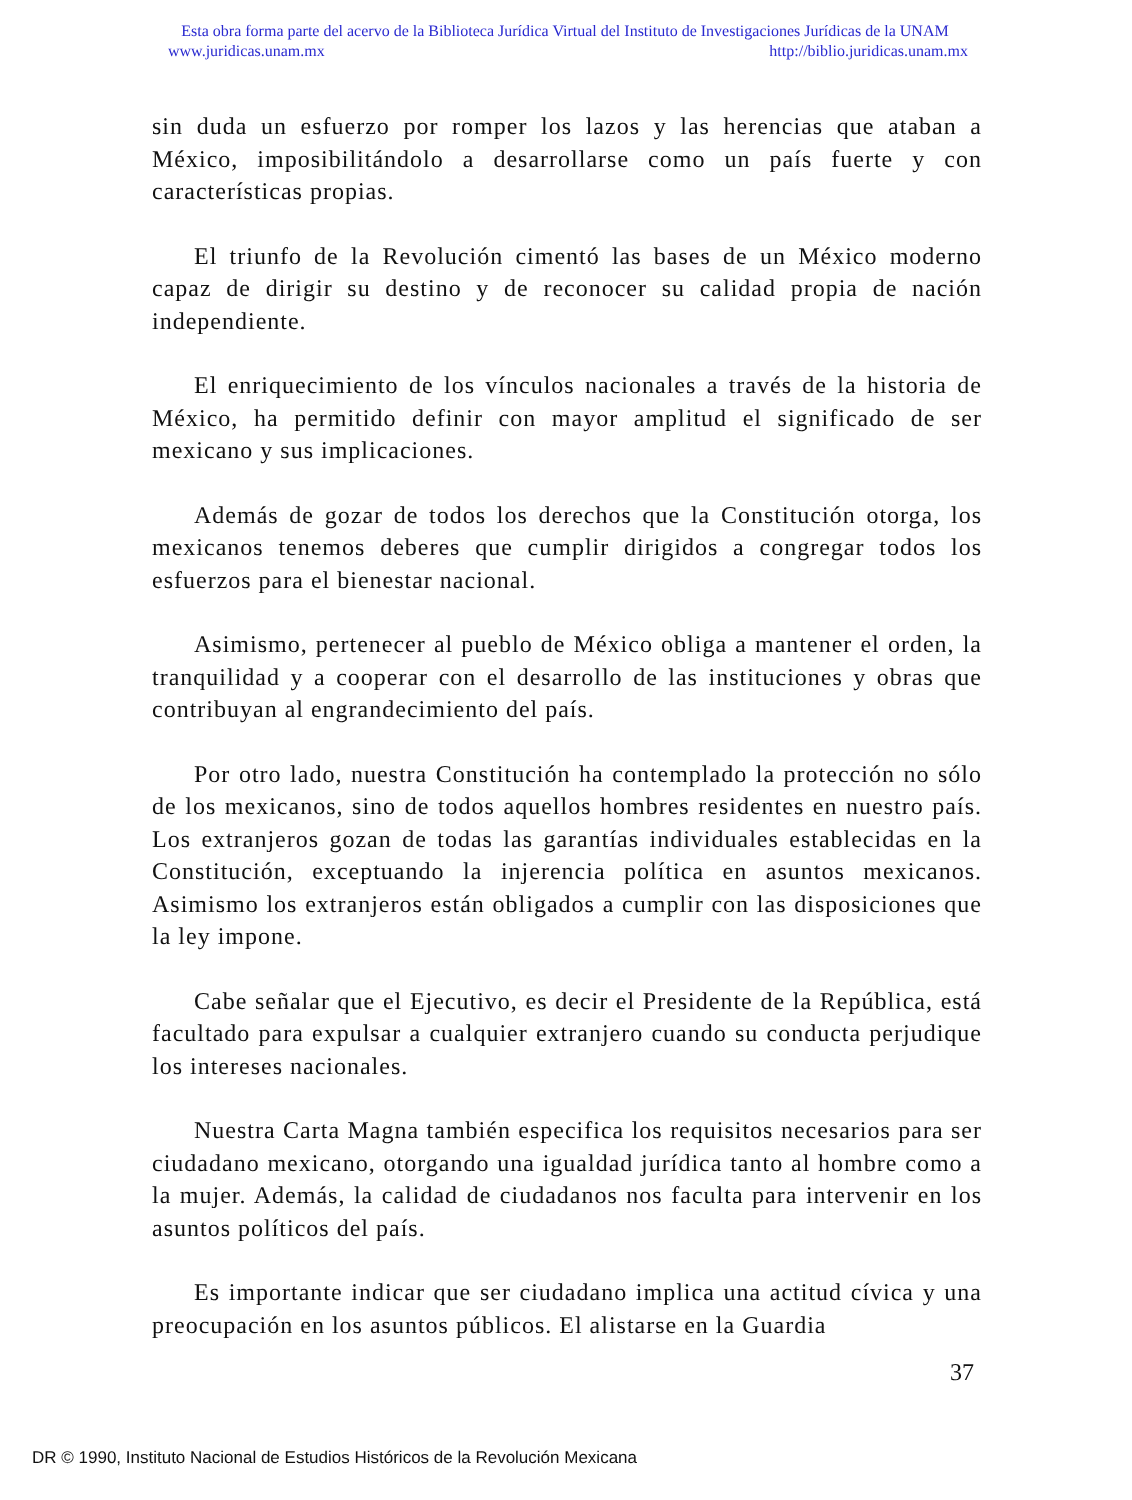Esta obra forma parte del acervo de la Biblioteca Jurídica Virtual del Instituto de Investigaciones Jurídicas de la UNAM
www.juridicas.unam.mx http://biblio.juridicas.unam.mx
sin duda un esfuerzo por romper los lazos y las herencias que ataban a México, imposibilitándolo a desarrollarse como un país fuerte y con características propias.
El triunfo de la Revolución cimentó las bases de un México moderno capaz de dirigir su destino y de reconocer su calidad propia de nación independiente.
El enriquecimiento de los vínculos nacionales a través de la historia de México, ha permitido definir con mayor amplitud el significado de ser mexicano y sus implicaciones.
Además de gozar de todos los derechos que la Constitución otorga, los mexicanos tenemos deberes que cumplir dirigidos a congregar todos los esfuerzos para el bienestar nacional.
Asimismo, pertenecer al pueblo de México obliga a mantener el orden, la tranquilidad y a cooperar con el desarrollo de las instituciones y obras que contribuyan al engrandecimiento del país.
Por otro lado, nuestra Constitución ha contemplado la protección no sólo de los mexicanos, sino de todos aquellos hombres residentes en nuestro país. Los extranjeros gozan de todas las garantías individuales establecidas en la Constitución, exceptuando la injerencia política en asuntos mexicanos. Asimismo los extranjeros están obligados a cumplir con las disposiciones que la ley impone.
Cabe señalar que el Ejecutivo, es decir el Presidente de la República, está facultado para expulsar a cualquier extranjero cuando su conducta perjudique los intereses nacionales.
Nuestra Carta Magna también especifica los requisitos necesarios para ser ciudadano mexicano, otorgando una igualdad jurídica tanto al hombre como a la mujer. Además, la calidad de ciudadanos nos faculta para intervenir en los asuntos políticos del país.
Es importante indicar que ser ciudadano implica una actitud cívica y una preocupación en los asuntos públicos. El alistarse en la Guardia
37
DR © 1990, Instituto Nacional de Estudios Históricos de la Revolución Mexicana